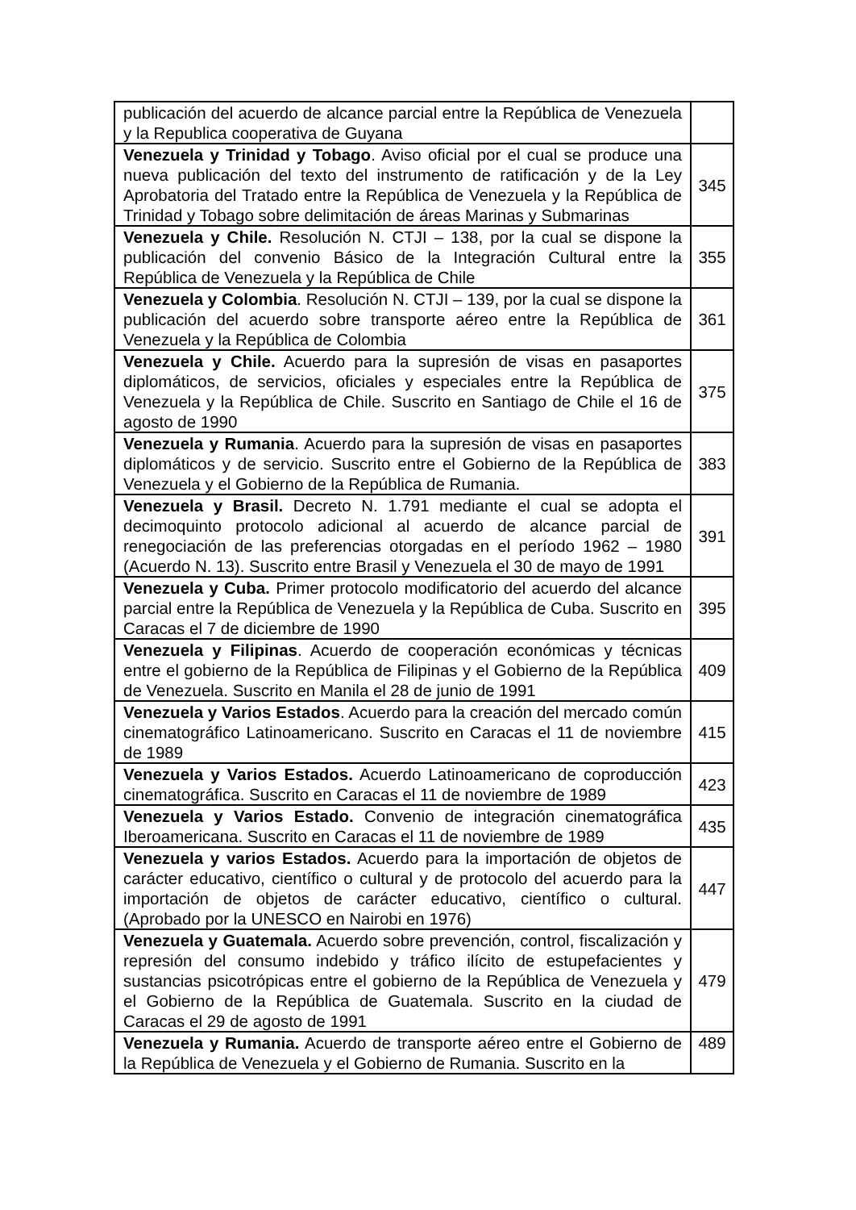| publicación del acuerdo de alcance parcial entre la República de Venezuela y la Republica cooperativa de Guyana | |
| Venezuela y Trinidad y Tobago . Aviso oficial por el cual se produce una nueva publicación del texto del instrumento de ratificación y de la Ley Aprobatoria del Tratado entre la República de Venezuela y la República de Trinidad y Tobago sobre delimitación de áreas Marinas y Submarinas | 345 |
| Venezuela y Chile. Resolución N. CTJI – 138, por la cual se dispone la publicación del convenio Básico de la Integración Cultural entre la República de Venezuela y la República de Chile | 355 |
| Venezuela y Colombia . Resolución N. CTJI – 139, por la cual se dispone la publicación del acuerdo sobre transporte aéreo entre la República de Venezuela y la República de Colombia | 361 |
| Venezuela y Chile. Acuerdo para la supresión de visas en pasaportes diplomáticos, de servicios, oficiales y especiales entre la República de Venezuela y la República de Chile. Suscrito en Santiago de Chile el 16 de agosto de 1990 | 375 |
| Venezuela y Rumania . Acuerdo para la supresión de visas en pasaportes diplomáticos y de servicio. Suscrito entre el Gobierno de la República de Venezuela y el Gobierno de la República de Rumania. | 383 |
| Venezuela y Brasil. Decreto N. 1.791 mediante el cual se adopta el decimoquinto protocolo adicional al acuerdo de alcance parcial de renegociación de las preferencias otorgadas en el período 1962 – 1980 (Acuerdo N. 13). Suscrito entre Brasil y Venezuela el 30 de mayo de 1991 | 391 |
| Venezuela y Cuba. Primer protocolo modificatorio del acuerdo del alcance parcial entre la República de Venezuela y la República de Cuba. Suscrito en Caracas el 7 de diciembre de 1990 | 395 |
| Venezuela y Filipinas . Acuerdo de cooperación económicas y técnicas entre el gobierno de la República de Filipinas y el Gobierno de la República de Venezuela. Suscrito en Manila el 28 de junio de 1991 | 409 |
| Venezuela y Varios Estados . Acuerdo para la creación del mercado común cinematográfico Latinoamericano. Suscrito en Caracas el 11 de noviembre de 1989 | 415 |
| Venezuela y Varios Estados. Acuerdo Latinoamericano de coproducción cinematográfica. Suscrito en Caracas el 11 de noviembre de 1989 | 423 |
| Venezuela y Varios Estado. Convenio de integración cinematográfica Iberoamericana. Suscrito en Caracas el 11 de noviembre de 1989 | 435 |
| Venezuela y varios Estados. Acuerdo para la importación de objetos de carácter educativo, científico o cultural y de protocolo del acuerdo para la importación de objetos de carácter educativo, científico o cultural. (Aprobado por la UNESCO en Nairobi en 1976) | 447 |
| Venezuela y Guatemala. Acuerdo sobre prevención, control, fiscalización y represión del consumo indebido y tráfico ilícito de estupefacientes y sustancias psicotrópicas entre el gobierno de la República de Venezuela y el Gobierno de la República de Guatemala. Suscrito en la ciudad de Caracas el 29 de agosto de 1991 | 479 |
| Venezuela y Rumania. Acuerdo de transporte aéreo entre el Gobierno de la República de Venezuela y el Gobierno de Rumania. Suscrito en la | 489 |